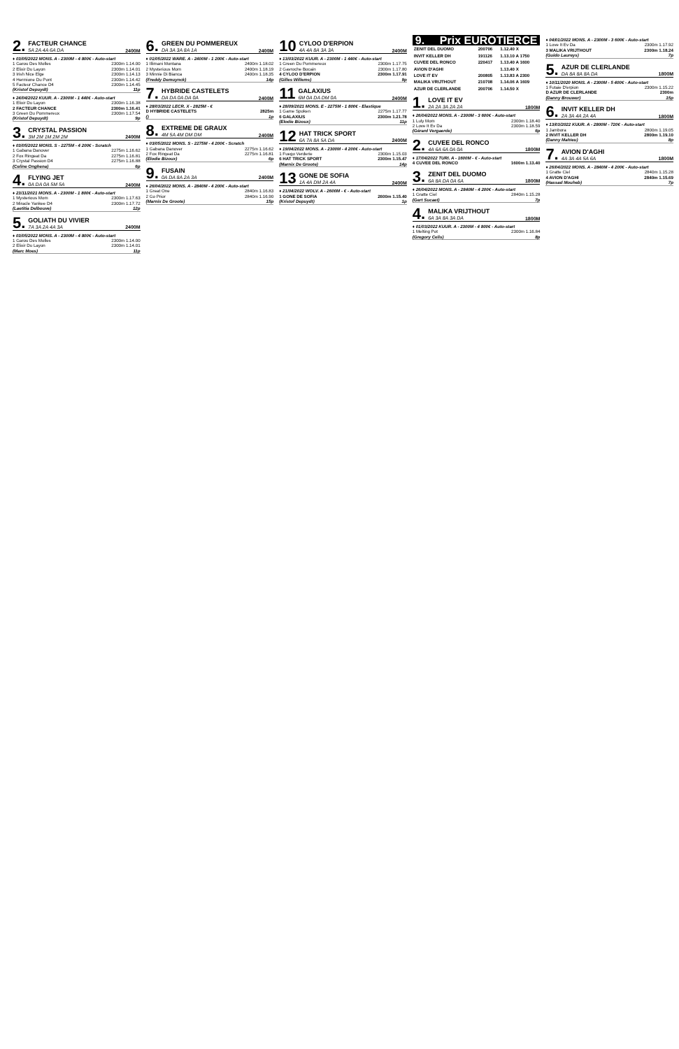2. FACTEUR CHANCE
5A 2A 4A 6A DA 2400M
♦ 03/05/2022 MONS. A - 2300M - 4 800€ - Auto-start
1 Garou Des Molles 2300m 1.14.00
2 Elixir Du Layon 2300m 1.14.01
3 Irish Nice Elge 2300m 1.14.13
4 Hermione Du Pont 2300m 1.14.42
5 Facteur Chance D4 2300m 1.14.45
(Kristof Depuydt) 11p
♦ 24/04/2022 KUUR. A - 2300M - 1 440€ - Auto-start
1 Elixir Du Layon 2300m 1.16.38
2 FACTEUR CHANCE 2300m 1.16.41
3 Green Du Pommereux 2300m 1.17.54
(Kristof Depuydt) 9p
3. CRYSTAL PASSION
3M 2M 1M 2M 2M 2400M
♦ 03/05/2022 MONS. S - 2275M - 4 200€ - Scratch
1 Gabana Danover 2275m 1.16.62
2 Fox Ringeat Da 2275m 1.16.81
3 Crystal Passion D4 2275m 1.16.88
(Celine Onghena) 6p
4. FLYING JET
0A DA 0A 5M 5A 2400M
♦ 23/11/2021 MONS. A - 2300M - 1 800€ - Auto-start
1 Mysterious Mom 2300m 1.17.63
2 Miracle Yankee D4 2300m 1.17.72
(Laetitia Delbouve) 12p
5. GOLIATH DU VIVIER
7A 3A 2A 4A 3A 2400M
♦ 03/05/2022 MONS. A - 2300M - 4 800€ - Auto-start
1 Garou Des Molles 2300m 1.14.00
2 Elixir Du Layon 2300m 1.14.01
(Marc Moes) 11p
6. GREEN DU POMMEREUX
DA 3A 3A 8A 1A 2400M
♦ 01/05/2022 WARE. A - 2400M - 1 200€ - Auto-start
1 Illimani Montana 2400m 1.18.02
2 Mysterious Mom 2400m 1.18.19
3 Minnie Di Bianca 2400m 1.18.35
(Freddy Demuynck) 14p
7. HYBRIDE CASTELETS
DA DA 0A DA 0A 2400M
♦ 28/03/2022 LECR. X - 2825M - €
D HYBRIDE CASTELETS 2825m
() 1p
8. EXTREME DE GRAUX
4M 5A 4M DM DM 2400M
♦ 03/05/2022 MONS. S - 2275M - 4 200€ - Scratch
1 Gabana Danover 2275m 1.16.62
2 Fox Ringeat Da 2275m 1.16.81
(Elodie Bizoux) 6p
9. FUSAIN
0A DA 8A 2A 3A 2400M
♦ 26/04/2022 MONS. A - 2840M - 4 200€ - Auto-start
1 Great One 2840m 1.16.83
2 Go Prior 2840m 1.16.90
(Marnix De Groote) 15p
10 CYLOO D'ERPION
4A 4A 8A 3A 3A 2400M
♦ 13/03/2022 KUUR. A - 2300M - 1 440€ - Auto-start
1 Green Du Pommereux 2300m 1.17.75
2 Gavroche Bocain 2300m 1.17.80
4 CYLOO D'ERPION 2300m 1.17.91
(Gilles Willems) 9p
11 GALAXIUS
6M 0A DA DM 0A 2400M
♦ 28/09/2021 MONS. E - 2275M - 1 800€ - Elastique
1 Game Spoken 2275m 1.17.77
6 GALAXIUS 2300m 1.21.78
(Elodie Bizoux) 11p
12 HAT TRICK SPORT
6A 7A 8A 5A DA 2400M
♦ 19/04/2022 MONS. A - 2300M - 4 200€ - Auto-start
1 Fuego Verderie 2300m 1.15.03
6 HAT TRICK SPORT 2300m 1.15.47
(Marnix De Groote) 14p
13 GONE DE SOFIA
1A 4A DM 2A 4A 2400M
♦ 21/04/2022 WOLV. A - 2600M - € - Auto-start
1 GONE DE SOFIA 2600m 1.15.40
(Kristof Depuydt) 1p
9. Prix EUROTIERCE
| ZENIT DEL DUOMO | 200706 | 1.12.40 X |
| INVIT KELLER DH | 191126 | 1.13.10 A 1750 |
| CUVEE DEL RONCO | 220417 | 1.13.40 A 1600 |
| AVION D'AGHI | | 1.13.40 X |
| LOVE IT EV | 200805 | 1.13.83 A 2300 |
| MALIKA VRIJTHOUT | 210708 | 1.14.06 A 1609 |
| AZUR DE CLERLANDE | 200706 | 1.14.50 X |
1. LOVE IT EV
2A 2A 3A 2A 2A 1800M
♦ 26/04/2022 MONS. A - 2300M - 3 600€ - Auto-start
1 Luly Mom 2300m 1.18.40
2 Love It Ev Da 2300m 1.18.59
(Gérard Vergaerde) 6p
2. CUVEE DEL RONCO
4A 6A 6A 0A 0A 1800M
♦ 17/04/2022 TURI. A - 1600M - € - Auto-start
4 CUVEE DEL RONCO 1600m 1.13.40
3. ZENIT DEL DUOMO
6A 8A DA 0A 6A 1800M
♦ 26/04/2022 MONS. A - 2840M - 4 200€ - Auto-start
1 Gratte Ciel 2840m 1.15.28
(Gert Sucaet) 7p
4. MALIKA VRIJTHOUT
6A 3A 8A 3A DA 1800M
♦ 01/03/2022 KUUR. A - 2300M - 4 800€ - Auto-start
1 Melting Pot 2300m 1.16.84
(Gregory Celis) 8p
♦ 04/01/2022 MONS. A - 2300M - 3 600€ - Auto-start
1 Love It Ev Da 2300m 1.17.92
3 MALIKA VRIJTHOUT 2300m 1.18.24
(Guido Laureys) 7p
5. AZUR DE CLERLANDE
DA 8A 8A 8A DA 1800M
♦ 10/11/2020 MONS. A - 2300M - 5 400€ - Auto-start
1 Futaie D'erpion 2300m 1.15.22
D AZUR DE CLERLANDE 2300m
(Danny Brouwer) 15p
6. INVIT KELLER DH
2A 3A 4A 2A 4A 1800M
♦ 13/03/2022 KUUR. A - 2800M - 720€ - Auto-start
1 Jambora 2800m 1.19.05
2 INVIT KELLER DH 2800m 1.19.10
(Danny Mahieu) 8p
7. AVION D'AGHI
4A 3A 4A 5A 6A 1800M
♦ 26/04/2022 MONS. A - 2840M - 4 200€ - Auto-start
1 Gratte Ciel 2840m 1.15.28
4 AVION D'AGHI 2840m 1.15.69
(Hassad Mouheb) 7p